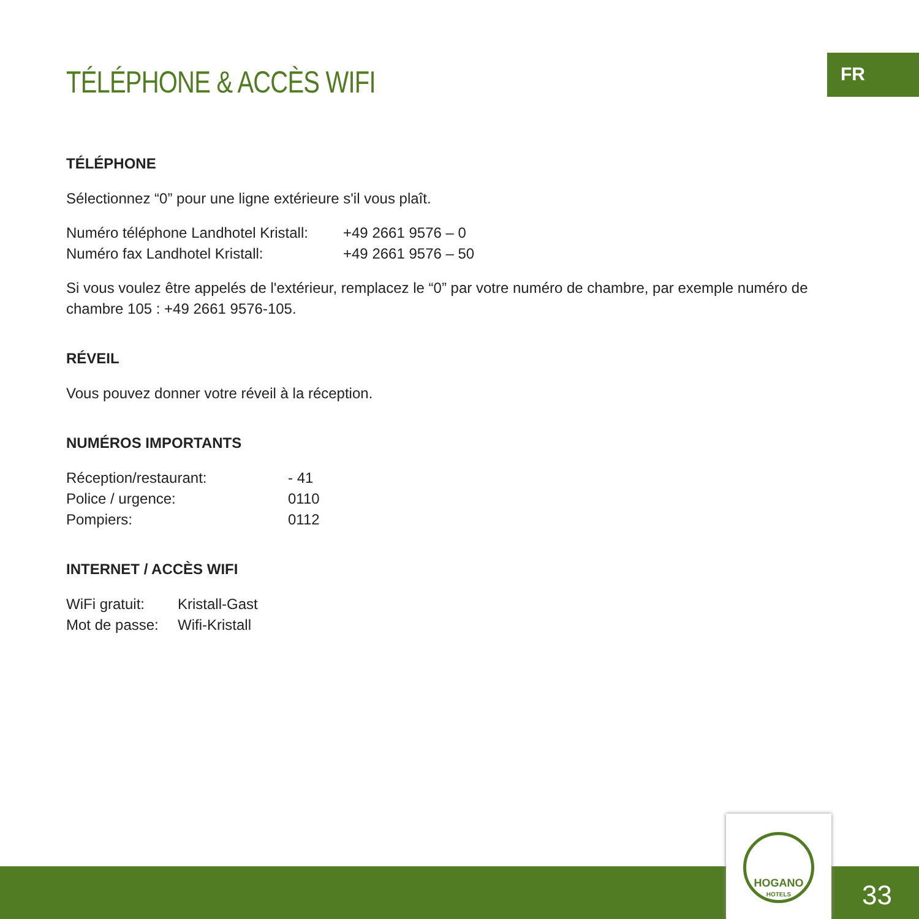FR
TÉLÉPHONE & ACCÈS WIFI
TÉLÉPHONE
Sélectionnez “0” pour une ligne extérieure s'il vous plaît.
| Numéro téléphone Landhotel Kristall: | +49 2661 9576 – 0 |
| Numéro fax Landhotel Kristall: | +49 2661 9576 – 50 |
Si vous voulez être appelés de l'extérieur, remplacez le “0” par votre numéro de chambre, par exemple numéro de cham­bre 105 : +49 2661 9576-105.
RÉVEIL
Vous pouvez donner votre réveil à la réception.
NUMÉROS IMPORTANTS
| Réception/restaurant: | - 41 |
| Police / urgence: | 0110 |
| Pompiers: | 0112 |
INTERNET / ACCÈS WIFI
| WiFi gratuit: | Kristall-Gast |
| Mot de passe: | Wifi-Kristall |
HOGANO
HOTELS
33